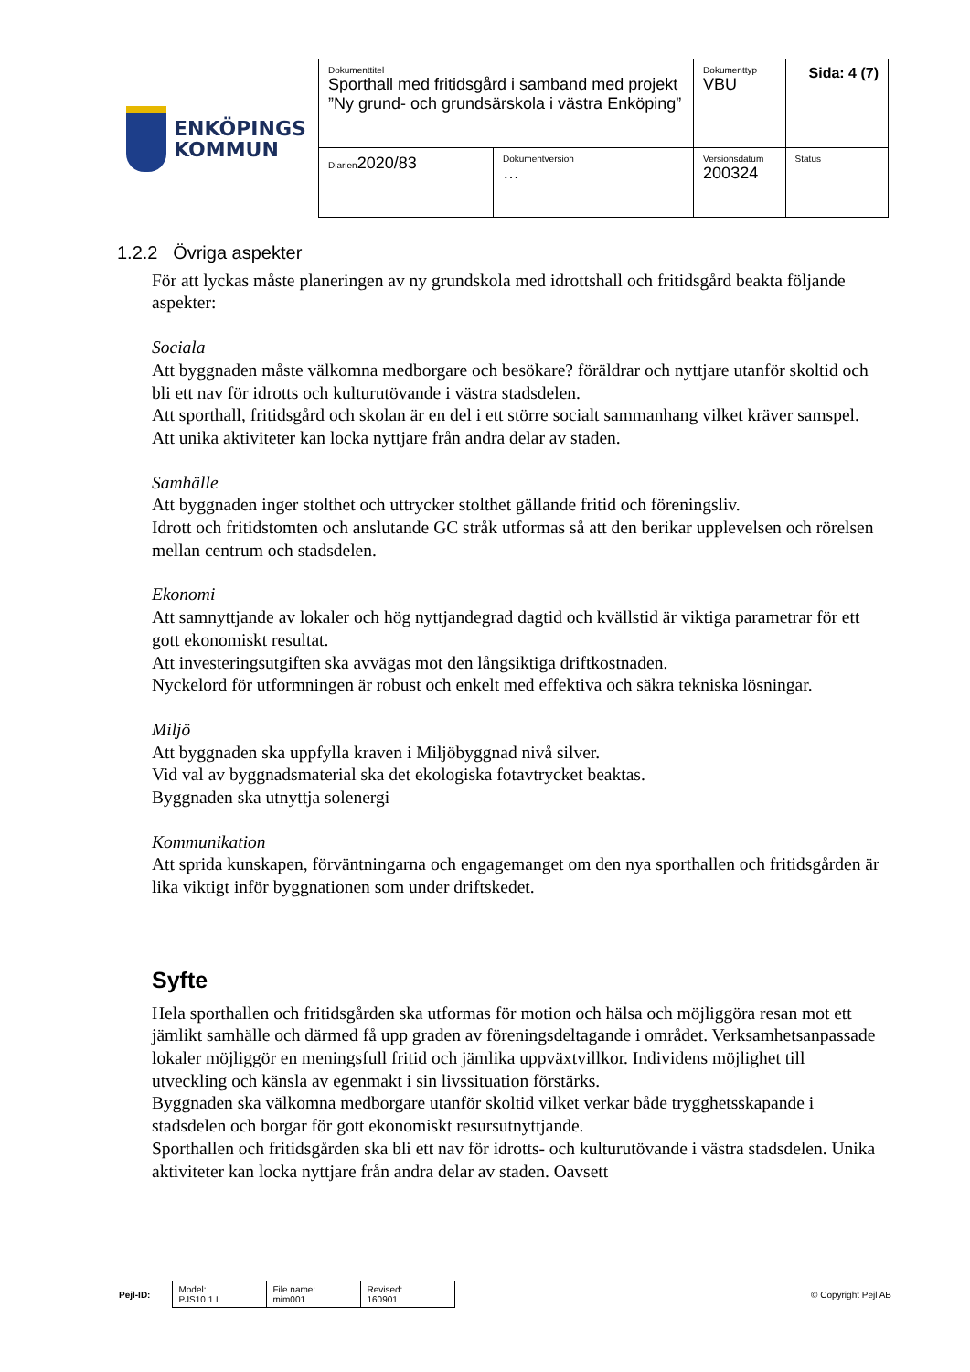ENKÖPINGS
KOMMUN
| Dokumenttitel Sporthall med fritidsgård i samband med projekt ”Ny grund- och grundsärskola i västra Enköping” | | Dokumenttyp VBU | Sida: 4 (7) |
| Diarien 2020/83 | Dokumentversion … | Versionsdatum 200324 | Status |
1.2.2 Övriga aspekter
För att lyckas måste planeringen av ny grundskola med idrottshall och fritidsgård beakta följande aspekter:
Sociala
Att byggnaden måste välkomna medborgare och besökare? föräldrar och nyttjare utanför skoltid och bli ett nav för idrotts och kulturutövande i västra stadsdelen.
Att sporthall, fritidsgård och skolan är en del i ett större socialt sammanhang vilket kräver samspel.
Att unika aktiviteter kan locka nyttjare från andra delar av staden.
Samhälle
Att byggnaden inger stolthet och uttrycker stolthet gällande fritid och föreningsliv.
Idrott och fritidstomten och anslutande GC stråk utformas så att den berikar upplevelsen och rörelsen mellan centrum och stadsdelen.
Ekonomi
Att samnyttjande av lokaler och hög nyttjandegrad dagtid och kvällstid är viktiga parametrar för ett gott ekonomiskt resultat.
Att investeringsutgiften ska avvägas mot den långsiktiga driftkostnaden.
Nyckelord för utformningen är robust och enkelt med effektiva och säkra tekniska lösningar.
Miljö
Att byggnaden ska uppfylla kraven i Miljöbyggnad nivå silver.
Vid val av byggnadsmaterial ska det ekologiska fotavtrycket beaktas.
Byggnaden ska utnyttja solenergi
Kommunikation
Att sprida kunskapen, förväntningarna och engagemanget om den nya sporthallen och fritidsgården är lika viktigt inför byggnationen som under driftskedet.
Syfte
Hela sporthallen och fritidsgården ska utformas för motion och hälsa och möjliggöra resan mot ett jämlikt samhälle och därmed få upp graden av föreningsdeltagande i området. Verksamhetsanpassade lokaler möjliggör en meningsfull fritid och jämlika uppväxtvillkor. Individens möjlighet till utveckling och känsla av egenmakt i sin livssituation förstärks.
Byggnaden ska välkomna medborgare utanför skoltid vilket verkar både trygghetsskapande i stadsdelen och borgar för gott ekonomiskt resursutnyttjande.
Sporthallen och fritidsgården ska bli ett nav för idrotts- och kulturutövande i västra stadsdelen. Unika aktiviteter kan locka nyttjare från andra delar av staden. Oavsett
Pejl-ID:
| Model: PJS10.1 L | File name: mim001 | Revised: 160901 |
© Copyright Pejl AB